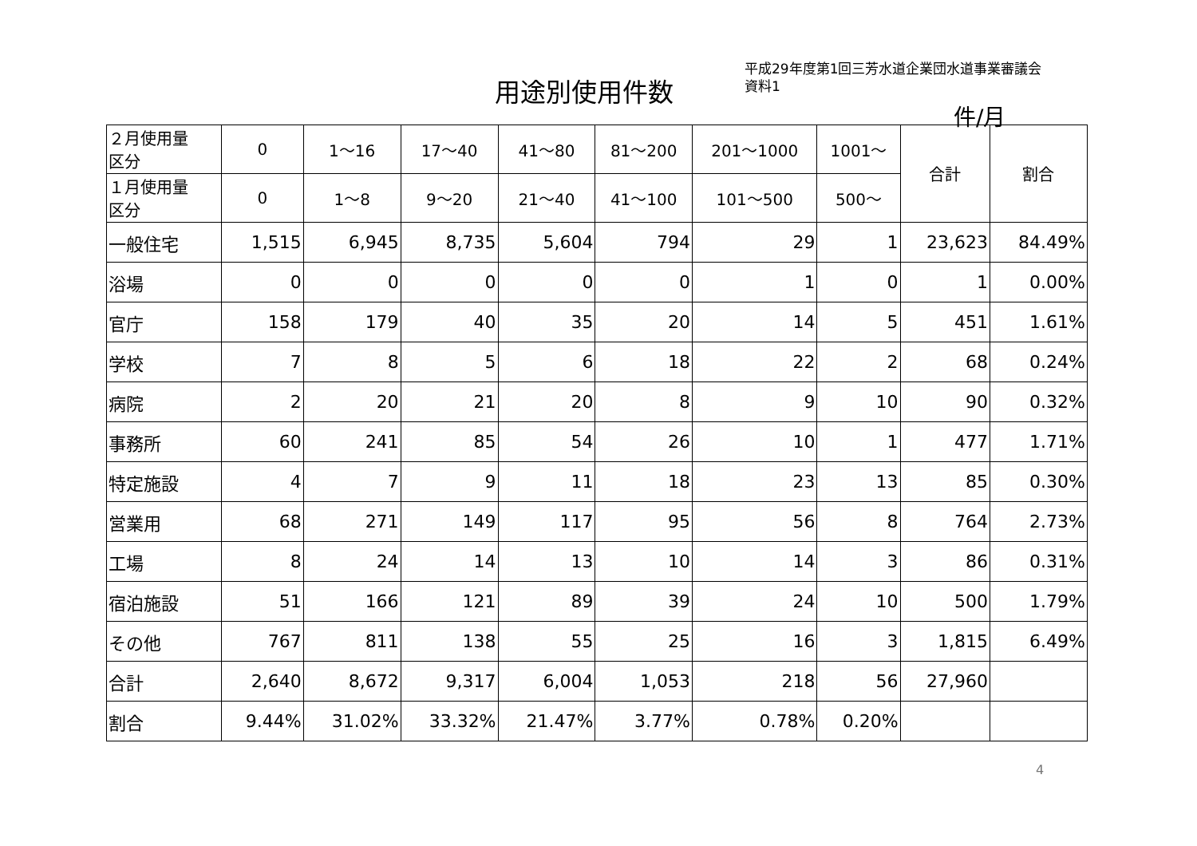用途別使用件数
平成29年度第1回三芳水道企業団水道事業審議会
資料1
件/月
| ２月使用量 区分 | 0 | 1～16 | 17～40 | 41～80 | 81～200 | 201～1000 | 1001～ | 合計 | 割合 |
| --- | --- | --- | --- | --- | --- | --- | --- | --- | --- |
| １月使用量 区分 | 0 | 1～8 | 9～20 | 21～40 | 41～100 | 101～500 | 500～ | | |
| 一般住宅 | 1,515 | 6,945 | 8,735 | 5,604 | 794 | 29 | 1 | 23,623 | 84.49% |
| 浴場 | 0 | 0 | 0 | 0 | 0 | 1 | 0 | 1 | 0.00% |
| 官庁 | 158 | 179 | 40 | 35 | 20 | 14 | 5 | 451 | 1.61% |
| 学校 | 7 | 8 | 5 | 6 | 18 | 22 | 2 | 68 | 0.24% |
| 病院 | 2 | 20 | 21 | 20 | 8 | 9 | 10 | 90 | 0.32% |
| 事務所 | 60 | 241 | 85 | 54 | 26 | 10 | 1 | 477 | 1.71% |
| 特定施設 | 4 | 7 | 9 | 11 | 18 | 23 | 13 | 85 | 0.30% |
| 営業用 | 68 | 271 | 149 | 117 | 95 | 56 | 8 | 764 | 2.73% |
| 工場 | 8 | 24 | 14 | 13 | 10 | 14 | 3 | 86 | 0.31% |
| 宿泊施設 | 51 | 166 | 121 | 89 | 39 | 24 | 10 | 500 | 1.79% |
| その他 | 767 | 811 | 138 | 55 | 25 | 16 | 3 | 1,815 | 6.49% |
| 合計 | 2,640 | 8,672 | 9,317 | 6,004 | 1,053 | 218 | 56 | 27,960 | |
| 割合 | 9.44% | 31.02% | 33.32% | 21.47% | 3.77% | 0.78% | 0.20% | | |
4